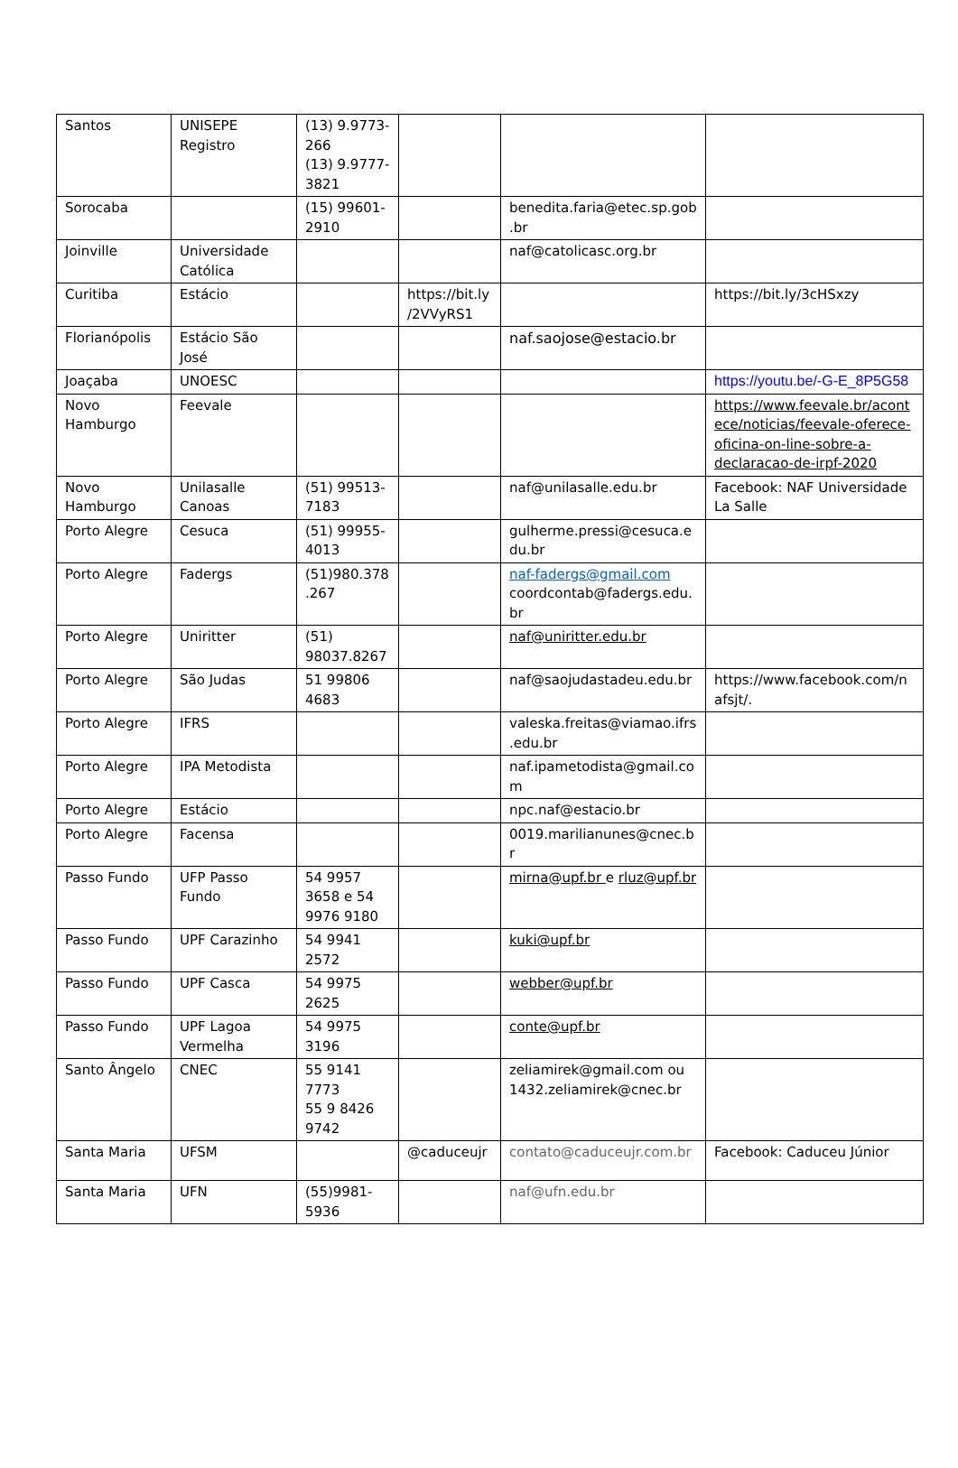| Santos | UNISEPE Registro | (13) 9.9773-266 (13) 9.9777-3821 | | | |
| Sorocaba | | (15) 99601-2910 | | benedita.faria@etec.sp.gob.br | |
| Joinville | Universidade Católica | | | naf@catolicasc.org.br | |
| Curitiba | Estácio | | https://bit.ly /2VVyRS1 | | https://bit.ly/3cHSxzy |
| Florianópolis | Estácio São José | | | naf.saojose@estacio.br | |
| Joaçaba | UNOESC | | | | https://youtu.be/-G-E_8P5G58 |
| Novo Hamburgo | Feevale | | | | https://www.feevale.br/acontece/noticias/feevale-oferece-oficina-on-line-sobre-a-declaracao-de-irpf-2020 |
| Novo Hamburgo | Unilasalle Canoas | (51) 99513-7183 | | naf@unilasalle.edu.br | Facebook: NAF Universidade La Salle |
| Porto Alegre | Cesuca | (51) 99955-4013 | | gulherme.pressi@cesuca.edu.br | |
| Porto Alegre | Fadergs | (51)980.378.267 | | naf-fadergs@gmail.com coordcontab@fadergs.edu.br | |
| Porto Alegre | Uniritter | (51) 98037.8267 | | naf@uniritter.edu.br | |
| Porto Alegre | São Judas | 51 99806 4683 | | naf@saojudastadeu.edu.br | https://www.facebook.com/nafsjt/. |
| Porto Alegre | IFRS | | | valeska.freitas@viamao.ifrs.edu.br | |
| Porto Alegre | IPA Metodista | | | naf.ipametodista@gmail.com | |
| Porto Alegre | Estácio | | | npc.naf@estacio.br | |
| Porto Alegre | Facensa | | | 0019.marilianunes@cnec.br | |
| Passo Fundo | UFP Passo Fundo | 54 9957 3658 e 54 9976 9180 | | mirna@upf.br e rluz@upf.br | |
| Passo Fundo | UPF Carazinho | 54 9941 2572 | | kuki@upf.br | |
| Passo Fundo | UPF Casca | 54 9975 2625 | | webber@upf.br | |
| Passo Fundo | UPF Lagoa Vermelha | 54 9975 3196 | | conte@upf.br | |
| Santo Ângelo | CNEC | 55 9141 7773 55 9 8426 9742 | | zeliamirek@gmail.com ou 1432.zeliamirek@cnec.br | |
| Santa Maria | UFSM | | @caduceujr | contato@caduceujr.com.br | Facebook: Caduceu Júnior |
| Santa Maria | UFN | (55)9981-5936 | | naf@ufn.edu.br | |